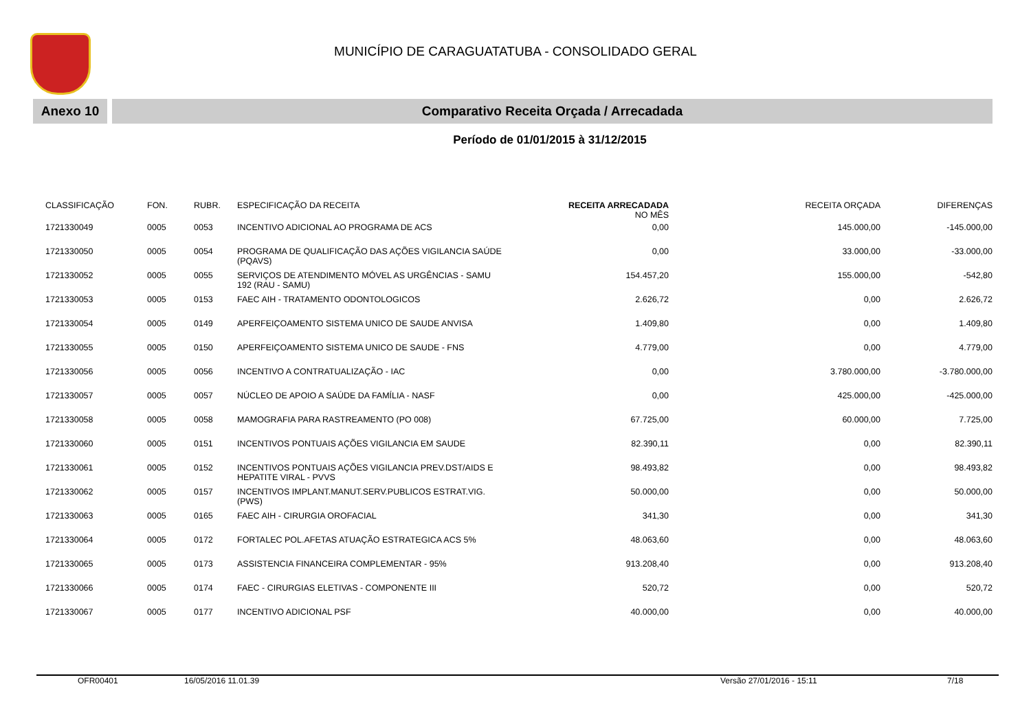MUNICÍPIO DE CARAGUATATUBA - CONSOLIDADO GERAL
Anexo 10 Comparativo Receita Orçada / Arrecadada
Período de 01/01/2015 à 31/12/2015
| CLASSIFICAÇÃO | FON. | RUBR. | ESPECIFICAÇÃO DA RECEITA | RECEITA ARRECADADA NO MÊS | RECEITA ORÇADA | DIFERENÇAS |
| --- | --- | --- | --- | --- | --- | --- |
| 1721330049 | 0005 | 0053 | INCENTIVO ADICIONAL AO PROGRAMA DE ACS | 0,00 | 145.000,00 | -145.000,00 |
| 1721330050 | 0005 | 0054 | PROGRAMA DE QUALIFICAÇÃO DAS AÇÕES VIGILANCIA SAÚDE (PQAVS) | 0,00 | 33.000,00 | -33.000,00 |
| 1721330052 | 0005 | 0055 | SERVIÇOS DE ATENDIMENTO MÓVEL AS URGÊNCIAS - SAMU 192 (RAU - SAMU) | 154.457,20 | 155.000,00 | -542,80 |
| 1721330053 | 0005 | 0153 | FAEC AIH - TRATAMENTO ODONTOLOGICOS | 2.626,72 | 0,00 | 2.626,72 |
| 1721330054 | 0005 | 0149 | APERFEIÇOAMENTO SISTEMA UNICO DE SAUDE ANVISA | 1.409,80 | 0,00 | 1.409,80 |
| 1721330055 | 0005 | 0150 | APERFEIÇOAMENTO SISTEMA UNICO DE SAUDE - FNS | 4.779,00 | 0,00 | 4.779,00 |
| 1721330056 | 0005 | 0056 | INCENTIVO A CONTRATUALIZAÇÃO - IAC | 0,00 | 3.780.000,00 | -3.780.000,00 |
| 1721330057 | 0005 | 0057 | NÚCLEO DE APOIO A SAÚDE DA FAMÍLIA - NASF | 0,00 | 425.000,00 | -425.000,00 |
| 1721330058 | 0005 | 0058 | MAMOGRAFIA PARA RASTREAMENTO (PO 008) | 67.725,00 | 60.000,00 | 7.725,00 |
| 1721330060 | 0005 | 0151 | INCENTIVOS PONTUAIS AÇÕES VIGILANCIA EM SAUDE | 82.390,11 | 0,00 | 82.390,11 |
| 1721330061 | 0005 | 0152 | INCENTIVOS PONTUAIS AÇÕES VIGILANCIA PREV.DST/AIDS E HEPATITE VIRAL - PVVS | 98.493,82 | 0,00 | 98.493,82 |
| 1721330062 | 0005 | 0157 | INCENTIVOS IMPLANT.MANUT.SERV.PUBLICOS ESTRAT.VIG. (PWS) | 50.000,00 | 0,00 | 50.000,00 |
| 1721330063 | 0005 | 0165 | FAEC AIH - CIRURGIA OROFACIAL | 341,30 | 0,00 | 341,30 |
| 1721330064 | 0005 | 0172 | FORTALEC POL.AFETAS ATUAÇÃO ESTRATEGICA ACS 5% | 48.063,60 | 0,00 | 48.063,60 |
| 1721330065 | 0005 | 0173 | ASSISTENCIA FINANCEIRA COMPLEMENTAR - 95% | 913.208,40 | 0,00 | 913.208,40 |
| 1721330066 | 0005 | 0174 | FAEC - CIRURGIAS ELETIVAS - COMPONENTE III | 520,72 | 0,00 | 520,72 |
| 1721330067 | 0005 | 0177 | INCENTIVO ADICIONAL PSF | 40.000,00 | 0,00 | 40.000,00 |
OFR00401 16/05/2016 11.01.39 Versão 27/01/2016 - 15:11 7/18